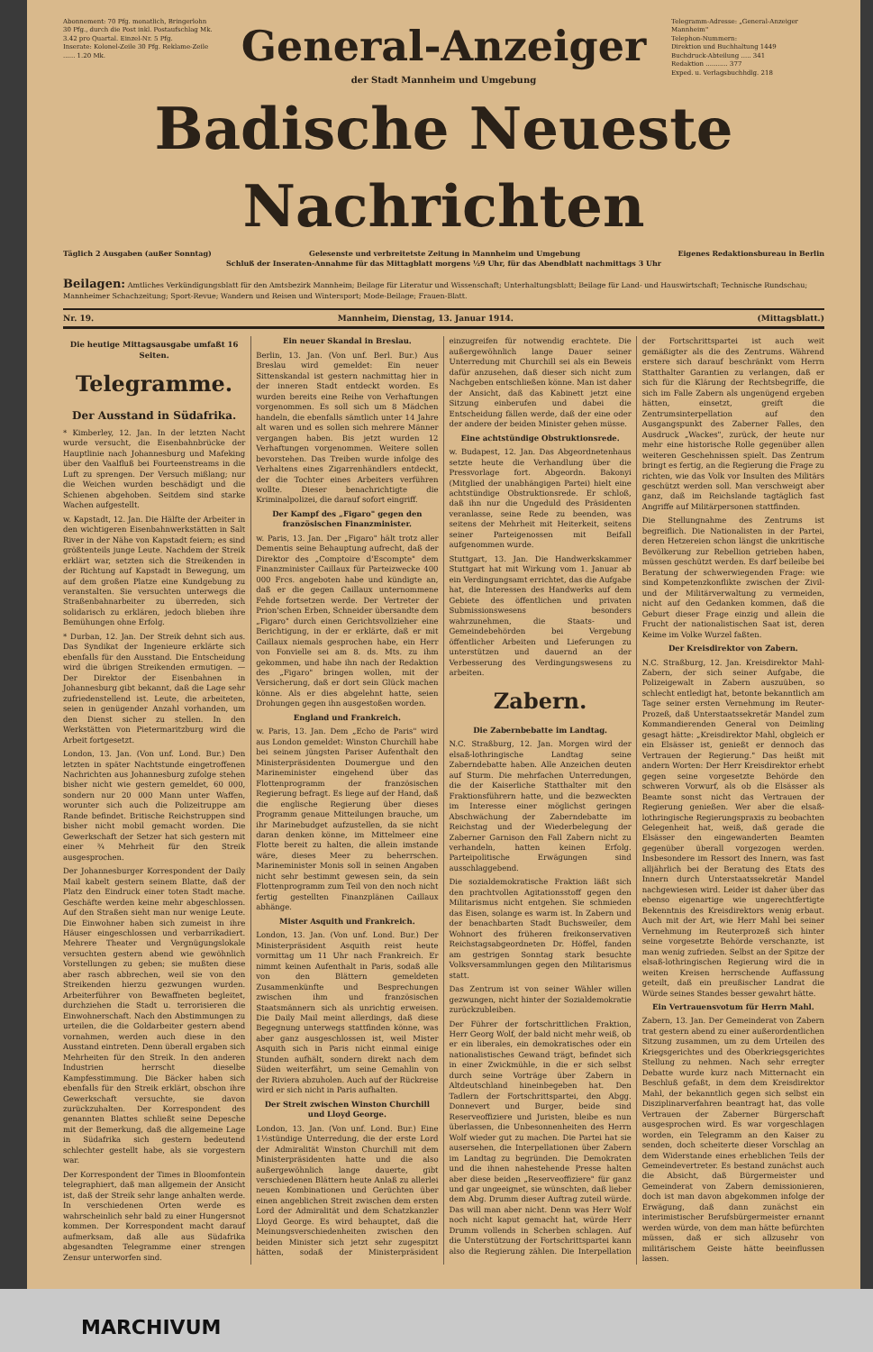Abonnement: 70 Pfg. monatlich, Bringerlohn 30 Pfg., durch die Post inkl. Postaufschlag Mk. 3.42 pro Quartal. Einzel-Nr. 5 Pfg.
Inserate: Kolonel-Zeile 30 Pfg. Reklame-Zeile ...... 1.20 Mk.
General-Anzeiger
der Stadt Mannheim und Umgebung
Telegramm-Adresse: „General-Anzeiger Mannheim"
Telephon-Nummern:
Direktion und Buchhaltung 1449
Buchdruck-Abteilung ..... 341
Redaktion ........... 377
Exped. u. Verlagsbuchhdlg. 218
Badische Neueste Nachrichten
Täglich 2 Ausgaben (außer Sonntag) Gelesenste und verbreitetste Zeitung in Mannheim und Umgebung Eigenes Redaktionsbureau in Berlin
Schluß der Inseraten-Annahme für das Mittagblatt morgens ½9 Uhr, für das Abendblatt nachmittags 3 Uhr
Beilagen: Amtliches Verkündigungsblatt für den Amtsbezirk Mannheim; Beilage für Literatur und Wissenschaft; Unterhaltungsblatt; Beilage für Land- und Hauswirtschaft; Technische Rundschau; Mannheimer Schachzeitung; Sport-Revue; Wandern und Reisen und Wintersport; Mode-Beilage; Frauen-Blatt.
Nr. 19. Mannheim, Dienstag, 13. Januar 1914. (Mittagsblatt.)
Die heutige Mittagsausgabe umfaßt 16 Seiten.
Telegramme.
Der Ausstand in Südafrika.
* Kimberley, 12. Jan. In der letzten Nacht wurde versucht, die Eisenbahnbrücke der Hauptlinie nach Johannesburg und Mafeking über den Vaalfluß bei Fourteenstreams in die Luft zu sprengen. Der Versuch mißlang; nur die Weichen wurden beschädigt und die Schienen abgehoben. Seitdem sind starke Wachen aufgestellt.
w. Kapstadt, 12. Jan. Die Hälfte der Arbeiter in den wichtigeren Eisenbahnwerkstätten in Salt River in der Nähe von Kapstadt feiern; es sind größtenteils junge Leute. Nachdem der Streik erklärt war, setzten sich die Streikenden in der Richtung auf Kapstadt in Bewegung, um auf dem großen Platze eine Kundgebung zu veranstalten. Sie versuchten unterwegs die Straßenbahnarbeiter zu überreden, sich solidarisch zu erklären, jedoch blieben ihre Bemühungen ohne Erfolg.
* Durban, 12. Jan. Der Streik dehnt sich aus. Das Syndikat der Ingenieure erklärte sich ebenfalls für den Ausstand. Die Entscheidung wird die übrigen Streikenden ermutigen. — Der Direktor der Eisenbahnen in Johannesburg gibt bekannt, daß die Lage sehr zufriedenstellend ist. Leute, die arbeiteten, seien in genügender Anzahl vorhanden, um den Dienst sicher zu stellen. In den Werkstätten von Pietermaritzburg wird die Arbeit fortgesetzt.
London, 13. Jan. (Von unf. Lond. Bur.) Den letzten in später Nachtstunde eingetroffenen Nachrichten aus Johannesburg zufolge stehen bisher nicht wie gestern gemeldet, 60 000, sondern nur 20 000 Mann unter Waffen, worunter sich auch die Polizeitruppe am Rande befindet. Britische Reichstruppen sind bisher nicht mobil gemacht worden. Die Gewerkschaft der Setzer hat sich gestern mit einer ¾ Mehrheit für den Streik ausgesprochen.
Der Johannesburger Korrespondent der Daily Mail kabelt gestern seinem Blatte, daß der Platz den Eindruck einer toten Stadt mache. Geschäfte werden keine mehr abgeschlossen. Auf den Straßen sieht man nur wenige Leute. Die Einwohner haben sich zumeist in ihre Häuser eingeschlossen und verbarrikadiert. Mehrere Theater und Vergnügungslokale versuchten gestern abend wie gewöhnlich Vorstellungen zu geben; sie mußten diese aber rasch abbrechen, weil sie von den Streikenden hierzu gezwungen wurden. Arbeiterführer von Bewaffneten begleitet, durchziehen die Stadt u. terrorisieren die Einwohnerschaft. Nach den Abstimmungen zu urteilen, die die Goldarbeiter gestern abend vornahmen, werden auch diese in den Ausstand eintreten. Denn überall ergaben sich Mehrheiten für den Streik. In den anderen Industrien herrscht dieselbe Kampfesstimmung. Die Bäcker haben sich ebenfalls für den Streik erklärt, obschon ihre Gewerkschaft versuchte, sie davon zurückzuhalten. Der Korrespondent des genannten Blattes schließt seine Depesche mit der Bemerkung, daß die allgemeine Lage in Südafrika sich gestern bedeutend schlechter gestellt habe, als sie vorgestern war.
Der Korrespondent der Times in Bloomfontein telegraphiert, daß man allgemein der Ansicht ist, daß der Streik sehr lange anhalten werde. In verschiedenen Orten werde es wahrscheinlich sehr bald zu einer Hungersnot kommen. Der Korrespondent macht darauf aufmerksam, daß alle aus Südafrika abgesandten Telegramme einer strengen Zensur unterworfen sind.
Ein neuer Skandal in Breslau.
Berlin, 13. Jan. (Von unf. Berl. Bur.) Aus Breslau wird gemeldet: Ein neuer Sittenskandal ist gestern nachmittag hier in der inneren Stadt entdeckt worden. Es wurden bereits eine Reihe von Verhaftungen vorgenommen. Es soll sich um 8 Mädchen handeln, die ebenfalls sämtlich unter 14 Jahre alt waren und es sollen sich mehrere Männer vergangen haben. Bis jetzt wurden 12 Verhaftungen vorgenommen. Weitere sollen bevorstehen. Das Treiben wurde infolge des Verhaltens eines Zigarrenhändlers entdeckt, der die Tochter eines Arbeiters verführen wollte. Dieser benachrichtigte die Kriminalpolizei, die darauf sofort eingriff.
Der Kampf des „Figaro" gegen den französischen Finanzminister.
w. Paris, 13. Jan. Der „Figaro" hält trotz aller Dementis seine Behauptung aufrecht, daß der Direktor des „Comptoire d'Escompte" dem Finanzminister Caillaux für Parteizwecke 400 000 Frcs. angeboten habe und kündigte an, daß er die gegen Caillaux unternommene Fehde fortsetzen werde. Der Vertreter der Prion'schen Erben, Schneider übersandte dem „Figaro" durch einen Gerichtsvollzieher eine Berichtigung, in der er erklärte, daß er mit Caillaux niemals gesprochen habe, ein Herr von Fonvielle sei am 8. ds. Mts. zu ihm gekommen, und habe ihn nach der Redaktion des „Figaro" bringen wollen, mit der Versicherung, daß er dort sein Glück machen könne. Als er dies abgelehnt hatte, seien Drohungen gegen ihn ausgestoßen worden.
England und Frankreich.
w. Paris, 13. Jan. Dem „Echo de Paris" wird aus London gemeldet: Winston Churchill habe bei seinem jüngsten Pariser Aufenthalt den Ministerpräsidenten Doumergue und den Marineminister eingehend über das Flottenprogramm der französischen Regierung befragt. Es liege auf der Hand, daß die englische Regierung über dieses Programm genaue Mitteilungen brauche, um ihr Marinebudget aufzustellen, da sie nicht daran denken könne, im Mittelmeer eine Flotte bereit zu halten, die allein imstande wäre, dieses Meer zu beherrschen. Marineminister Monis soll in seinen Angaben nicht sehr bestimmt gewesen sein, da sein Flottenprogramm zum Teil von den noch nicht fertig gestellten Finanzplänen Caillaux abhänge.
Mister Asquith und Frankreich.
London, 13. Jan. (Von unf. Lond. Bur.) Der Ministerpräsident Asquith reist heute vormittag um 11 Uhr nach Frankreich. Er nimmt keinen Aufenthalt in Paris, sodaß alle von den Blättern gemeldeten Zusammenkünfte und Besprechungen zwischen ihm und französischen Staatsmännern sich als unrichtig erweisen. Die Daily Mail meint allerdings, daß diese Begegnung unterwegs stattfinden könne, was aber ganz ausgeschlossen ist, weil Mister Asquith sich in Paris nicht einmal einige Stunden aufhält, sondern direkt nach dem Süden weiterfährt, um seine Gemahlin von der Riviera abzuholen. Auch auf der Rückreise wird er sich nicht in Paris aufhalten.
Der Streit zwischen Winston Churchill und Lloyd George.
London, 13. Jan. (Von unf. Lond. Bur.) Eine 1½stündige Unterredung, die der erste Lord der Admiralität Winston Churchill mit dem Ministerpräsidenten hatte und die also außergewöhnlich lange dauerte, gibt verschiedenen Blättern heute Anlaß zu allerlei neuen Kombinationen und Gerüchten über einen angeblichen Streit zwischen dem ersten Lord der Admiralität und dem Schatzkanzler Lloyd George. Es wird behauptet, daß die Meinungsverschiedenheiten zwischen den beiden Minister sich jetzt sehr zugespitzt hätten, sodaß der Ministerpräsident einzugreifen für notwendig erachtete. Die außergewöhnlich lange Dauer seiner Unterredung mit Churchill sei als ein Beweis dafür anzusehen, daß dieser sich nicht zum Nachgeben entschließen könne. Man ist daher der Ansicht, daß das Kabinett jetzt eine Sitzung einberufen und dabei die Entscheidung fällen werde, daß der eine oder der andere der beiden Minister gehen müsse.
Eine achtstündige Obstruktionsrede.
w. Budapest, 12. Jan. Das Abgeordnetenhaus setzte heute die Verhandlung über die Pressvorlage fort. Abgeordn. Bakonyi (Mitglied der unabhängigen Partei) hielt eine achtstündige Obstruktionsrede. Er schloß, daß ihn nur die Ungeduld des Präsidenten veranlasse, seine Rede zu beenden, was seitens der Mehrheit mit Heiterkeit, seitens seiner Parteigenossen mit Beifall aufgenommen wurde.
Stuttgart, 13. Jan. Die Handwerkskammer Stuttgart hat mit Wirkung vom 1. Januar ab ein Verdingungsamt errichtet, das die Aufgabe hat, die Interessen des Handwerks auf dem Gebiete des öffentlichen und privaten Submissionswesens besonders wahrzunehmen, die Staats- und Gemeindebehörden bei Vergebung öffentlicher Arbeiten und Lieferungen zu unterstützen und dauernd an der Verbesserung des Verdingungswesens zu arbeiten.
Zabern.
Die Zabernbebatte im Landtag.
N.C. Straßburg, 12. Jan. Morgen wird der elsaß-lothringische Landtag seine Zaberndebatte haben. Alle Anzeichen deuten auf Sturm. Die mehrfachen Unterredungen, die der Kaiserliche Statthalter mit den Fraktionsführern hatte, und die bezweckten im Interesse einer möglichst geringen Abschwächung der Zaberndebatte im Reichstag und der Wiederbelegung der Zaberner Garnison den Fall Zabern nicht zu verhandeln, hatten keinen Erfolg. Parteipolitische Erwägungen sind ausschlaggebend.
Die sozialdemokratische Fraktion läßt sich den prachtvollen Agitationsstoff gegen den Militarismus nicht entgehen. Sie schmieden das Eisen, solange es warm ist. In Zabern und der benachbarten Stadt Buchsweiler, dem Wohnort des früheren freikonservativen Reichstagsabgeordneten Dr. Höffel, fanden am gestrigen Sonntag stark besuchte Volksversammlungen gegen den Militarismus statt.
Das Zentrum ist von seiner Wähler willen gezwungen, nicht hinter der Sozialdemokratie zurückzubleiben.
Der Führer der fortschrittlichen Fraktion, Herr Georg Wolf, der bald nicht mehr weiß, ob er ein liberales, ein demokratisches oder ein nationalistisches Gewand trägt, befindet sich in einer Zwickmühle, in die er sich selbst durch seine Vorträge über Zabern in Altdeutschland hineinbegeben hat. Den Tadlern der Fortschrittspartei, den Abgg. Donnevert und Burger, beide sind Reserveoffiziere und Juristen, bleibe es nun überlassen, die Unbesonnenheiten des Herrn Wolf wieder gut zu machen. Die Partei hat sie ausersehen, die Interpellationen über Zabern im Landtag zu begründen. Die Demokraten und die ihnen nahestehende Presse halten aber diese beiden „Reserveoffiziere" für ganz und gar ungeeignet, sie wünschten, daß lieber dem Abg. Drumm dieser Auftrag zuteil würde. Das will man aber nicht. Denn was Herr Wolf noch nicht kaput gemacht hat, würde Herr Drumm vollends in Scherben schlagen. Auf die Unterstützung der Fortschrittspartei kann also die Regierung zählen. Die Interpellation der Fortschrittspartei ist auch weit gemäßigter als die des Zentrums. Während erstere sich darauf beschränkt vom Herrn Statthalter Garantien zu verlangen, daß er sich für die Klärung der Rechtsbegriffe, die sich im Falle Zabern als ungenügend ergeben hätten, einsetzt, greift die Zentrumsinterpellation auf den Ausgangspunkt des Zaberner Falles, den Ausdruck „Wackes", zurück, der heute nur mehr eine historische Rolle gegenüber allen weiteren Geschehnissen spielt. Das Zentrum bringt es fertig, an die Regierung die Frage zu richten, wie das Volk vor Insulten des Militärs geschützt werden soll. Man verschweigt aber ganz, daß im Reichslande tagtäglich fast Angriffe auf Militärpersonen stattfinden.
Die Stellungnahme des Zentrums ist begreiflich. Die Nationalisten in der Partei, deren Hetzereien schon längst die unkritische Bevölkerung zur Rebellion getrieben haben, müssen geschützt werden. Es darf beileibe bei Beratung der schwerwiegenden Frage: wie sind Kompetenzkonflikte zwischen der Zivil- und der Militärverwaltung zu vermeiden, nicht auf den Gedanken kommen, daß die Geburt dieser Frage einzig und allein die Frucht der nationalistischen Saat ist, deren Keime im Volke Wurzel faßten.
Der Kreisdirektor von Zabern.
N.C. Straßburg, 12. Jan. Kreisdirektor Mahl-Zabern, der sich seiner Aufgabe, die Polizeigewalt in Zabern auszuüben, so schlecht entledigt hat, betonte bekanntlich am Tage seiner ersten Vernehmung im Reuter-Prozeß, daß Unterstaatssekretär Mandel zum Kommandierenden General von Deimling gesagt hätte: „Kreisdirektor Mahl, obgleich er ein Elsässer ist, genießt er dennoch das Vertrauen der Regierung." Das heißt mit andern Worten: Der Herr Kreisdirektor erhebt gegen seine vorgesetzte Behörde den schweren Vorwurf, als ob die Elsässer als Beamte sonst nicht das Vertrauen der Regierung genießen. Wer aber die elsaß-lothringische Regierungspraxis zu beobachten Gelegenheit hat, weiß, daß gerade die Elsässer den eingewanderten Beamten gegenüber überall vorgezogen werden. Insbesondere im Ressort des Innern, was fast alljährlich bei der Beratung des Etats des Innern durch Unterstaatssekretär Mandel nachgewiesen wird. Leider ist daher über das ebenso eigenartige wie ungerechtfertigte Bekenntnis des Kreisdirektors wenig erbaut. Auch mit der Art, wie Herr Mahl bei seiner Vernehmung im Reuterprozeß sich hinter seine vorgesetzte Behörde verschanzte, ist man wenig zufrieden. Selbst an der Spitze der elsaß-lothringischen Regierung wird die in weiten Kreisen herrschende Auffassung geteilt, daß ein preußischer Landrat die Würde seines Standes besser gewahrt hätte.
Ein Vertrauensvotum für Herrn Mahl.
Zabern, 13. Jan. Der Gemeinderat von Zabern trat gestern abend zu einer außerordentlichen Sitzung zusammen, um zu dem Urteilen des Kriegsgerichtes und des Oberkriegsgerichtes Stellung zu nehmen. Nach sehr erregter Debatte wurde kurz nach Mitternacht ein Beschluß gefaßt, in dem dem Kreisdirektor Mahl, der bekanntlich gegen sich selbst ein Disziplinarverfahren beantragt hat, das volle Vertrauen der Zaberner Bürgerschaft ausgesprochen wird. Es war vorgeschlagen worden, ein Telegramm an den Kaiser zu senden, doch scheiterte dieser Vorschlag an dem Widerstande eines erheblichen Teils der Gemeindevertreter. Es bestand zunächst auch die Absicht, daß Bürgermeister und Gemeinderat von Zabern demissionieren, doch ist man davon abgekommen infolge der Erwägung, daß dann zunächst ein interimistischer Berufsbürgermeister ernannt werden würde, von dem man hätte befürchten müssen, daß er sich allzusehr von militärischem Geiste hätte beeinflussen lassen.
MARCHIVUM